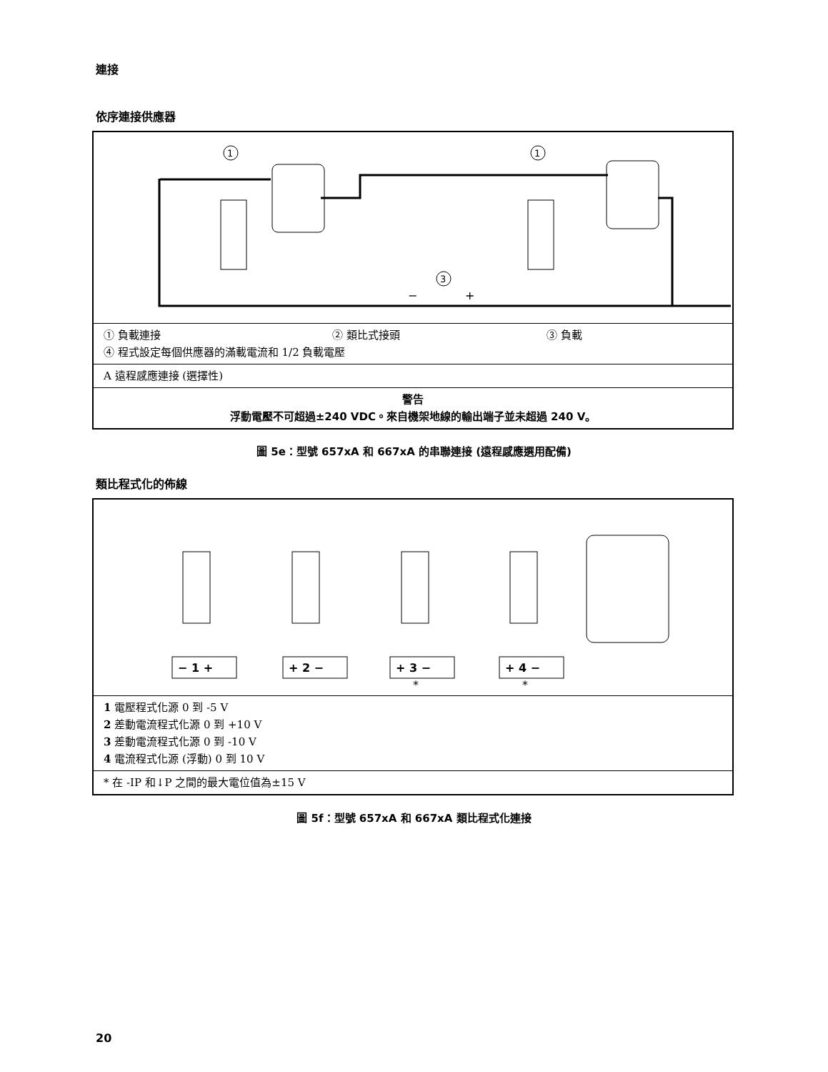連接
依序連接供應器
1
1
3
−
+
| ① 負載連接 | ② 類比式接頭 | ③ 負載 |
| ④ 程式設定每個供應器的滿載電流和 1/2 負載電壓 | | |
A 遠程感應連接 (選擇性)
警告
浮動電壓不可超過±240 VDC。來自機架地線的輸出端子並未超過 240 V。
圖 5e：型號 657xA 和 667xA 的串聯連接 (遠程感應選用配備)
類比程式化的佈線
− 1 +
+ 2 −
+ 3 −
+ 4 −
*
*
1 電壓程式化源 0 到 -5 V
2 差動電流程式化源 0 到 +10 V
3 差動電流程式化源 0 到 -10 V
4 電流程式化源 (浮動) 0 到 10 V
* 在 -IP 和↓P 之間的最大電位值為±15 V
圖 5f：型號 657xA 和 667xA 類比程式化連接
20